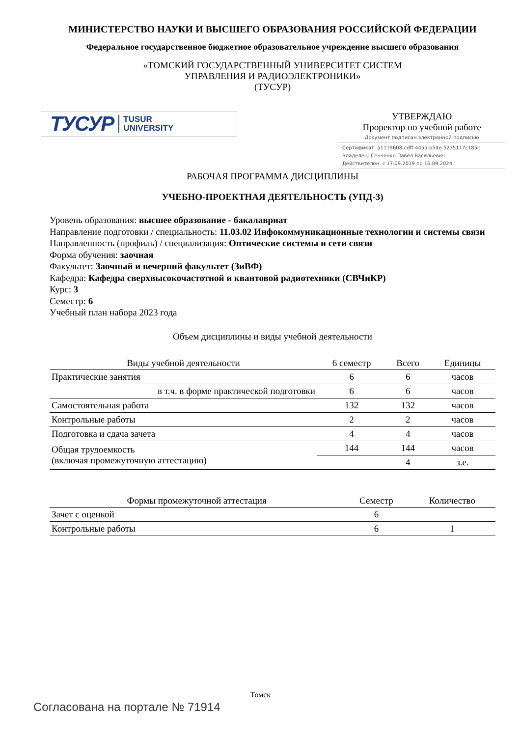МИНИСТЕРСТВО НАУКИ И ВЫСШЕГО ОБРАЗОВАНИЯ РОССИЙСКОЙ ФЕДЕРАЦИИ
Федеральное государственное бюджетное образовательное учреждение высшего образования
«ТОМСКИЙ ГОСУДАРСТВЕННЫЙ УНИВЕРСИТЕТ СИСТЕМ
УПРАВЛЕНИЯ И РАДИОЭЛЕКТРОНИКИ»
(ТУСУР)
ТУСУР TUSUR
UNIVERSITY
УТВЕРЖДАЮ
Проректор по учебной работе
Документ подписан электронной подписью
Сертификат: a1119608-cdff-4455-b54e-5235117c185c
Владелец: Сенченко Павел Васильевич
Действителен: с 17.09.2019 по 16.09.2024
РАБОЧАЯ ПРОГРАММА ДИСЦИПЛИНЫ
УЧЕБНО-ПРОЕКТНАЯ ДЕЯТЕЛЬНОСТЬ (УПД-3)
Уровень образования: высшее образование - бакалавриат
Направление подготовки / специальность: 11.03.02 Инфокоммуникационные технологии и системы связи
Направленность (профиль) / специализация: Оптические системы и сети связи
Форма обучения: заочная
Факультет: Заочный и вечерний факультет (ЗиВФ)
Кафедра: Кафедра сверхвысокочастотной и квантовой радиотехники (СВЧиКР)
Курс: 3
Семестр: 6
Учебный план набора 2023 года
Объем дисциплины и виды учебной деятельности
| Виды учебной деятельности | 6 семестр | Всего | Единицы |
| --- | --- | --- | --- |
| Практические занятия | 6 | 6 | часов |
| в т.ч. в форме практической подготовки | 6 | 6 | часов |
| Самостоятельная работа | 132 | 132 | часов |
| Контрольные работы | 2 | 2 | часов |
| Подготовка и сдача зачета | 4 | 4 | часов |
| Общая трудоемкость (включая промежуточную аттестацию) | 144 | 144 | часов |
| | | 4 | з.е. |
| Формы промежуточной аттестация | Семестр | Количество |
| --- | --- | --- |
| Зачет с оценкой | 6 | |
| Контрольные работы | 6 | 1 |
Томск
Согласована на портале № 71914